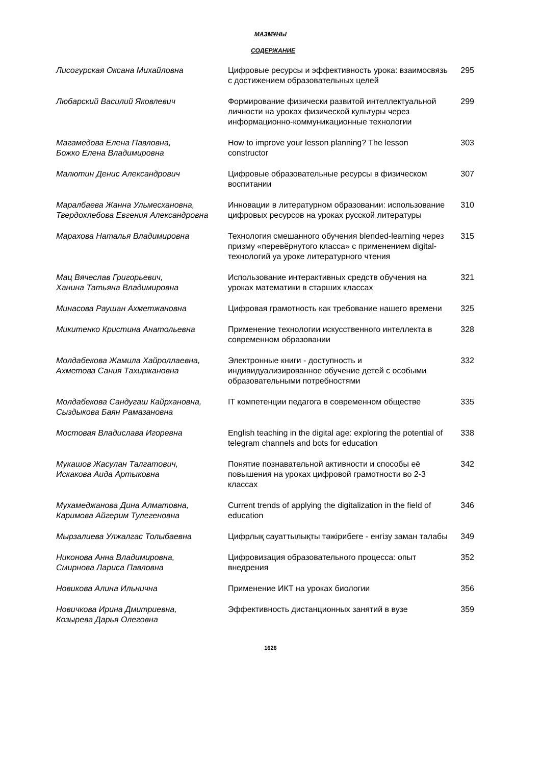МАЗМҰНЫ
СОДЕРЖАНИЕ
| Лисогурская Оксана Михайловна | Цифровые ресурсы и эффективность урока: взаимосвязь с достижением образовательных целей | 295 |
| Любарский Василий Яковлевич | Формирование физически развитой интеллектуальной личности на уроках физической культуры через информационно-коммуникационные технологии | 299 |
| Магамедова Елена Павловна, Божко Елена Владимировна | How to improve your lesson planning? The lesson constructor | 303 |
| Малютин Денис Александрович | Цифровые образовательные ресурсы в физическом воспитании | 307 |
| Маралбаева Жанна Ульмесхановна, Твердохлебова Евгения Александровна | Инновации в литературном образовании: использование цифровых ресурсов на уроках русской литературы | 310 |
| Марахова Наталья Владимировна | Технология смешанного обучения blended-learning через призму «перевёрнутого класса» с применением digital-технологий уа уроке литературного чтения | 315 |
| Мац Вячеслав Григорьевич, Ханина Татьяна Владимировна | Использование интерактивных средств обучения на уроках математики в старших классах | 321 |
| Минасова Раушан Ахметжановна | Цифровая грамотность как требование нашего времени | 325 |
| Микитенко Кристина Анатольевна | Применение технологии искусственного интеллекта в современном образовании | 328 |
| Молдабекова Жамила Хайроллаевна, Ахметова Сания Тахиржановна | Электронные книги - доступность и индивидуализированное обучение детей с особыми образовательными потребностями | 332 |
| Молдабекова Сандугаш Кайрхановна, Сыздыкова Баян Рамазановна | IT компетенции педагога в современном обществе | 335 |
| Мостовая Владислава Игоревна | English teaching in the digital age: exploring the potential of telegram channels and bots for education | 338 |
| Мукашов Жасулан Талгатович, Искакова Аида Артыковна | Понятие познавательной активности и способы её повышения на уроках цифровой грамотности во 2-3 классах | 342 |
| Мухамеджанова Дина Алматовна, Каримова Айгерим Тулегеновна | Current trends of applying the digitalization in the field of education | 346 |
| Мырзалиева Улжалгас Толыбаевна | Цифрлық сауаттылықты тәжірибеге - енгізу заман талабы | 349 |
| Никонова Анна Владимировна, Смирнова Лариса Павловна | Цифровизация образовательного процесса: опыт внедрения | 352 |
| Новикова Алина Ильнична | Применение ИКТ на уроках биологии | 356 |
| Новичкова Ирина Дмитриевна, Козырева Дарья Олеговна | Эффективность дистанционных занятий в вузе | 359 |
1626